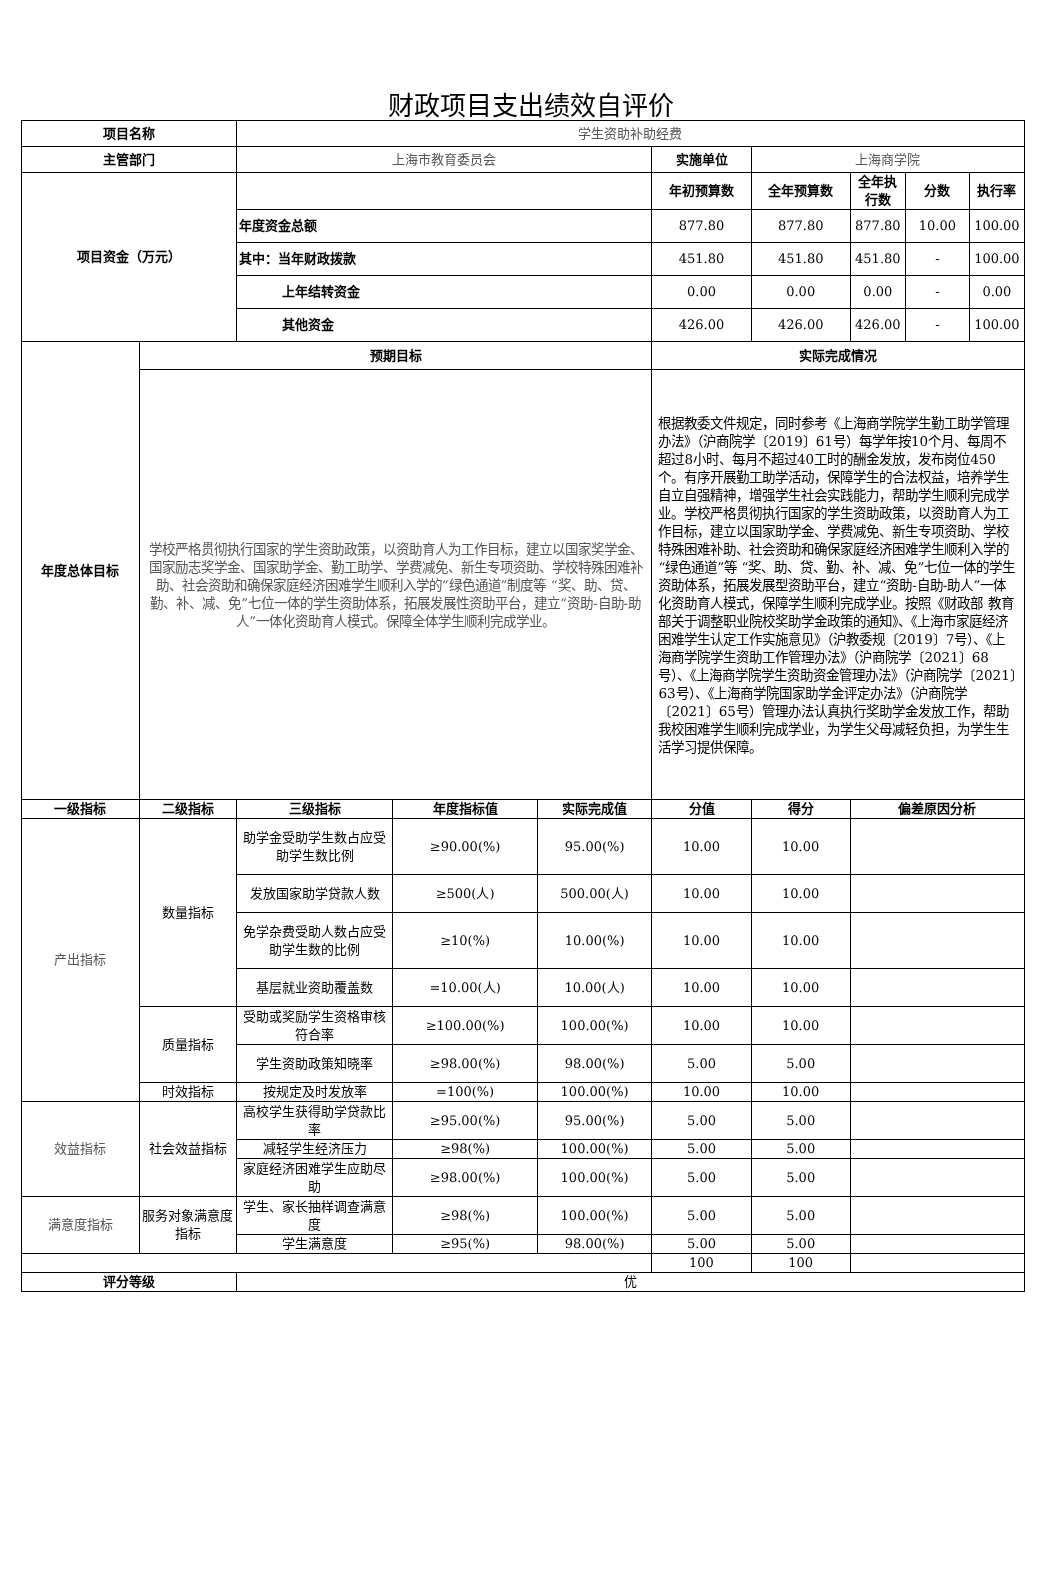财政项目支出绩效自评价
| 项目名称 | | 学生资助补助经费 | | | | | | | |
| 主管部门 | | 上海市教育委员会 | | | 实施单位 | 上海商学院 | | | |
| 项目资金（万元） | | | | | 年初预算数 | 全年预算数 | 全年执行数 | 分数 | 执行率 |
| | | 年度资金总额 | | | 877.80 | 877.80 | 877.80 | 10.00 | 100.00 |
| | | 其中：当年财政拨款 | | | 451.80 | 451.80 | 451.80 | - | 100.00 |
| | | 上年结转资金 | | | 0.00 | 0.00 | 0.00 | - | 0.00 |
| | | 其他资金 | | | 426.00 | 426.00 | 426.00 | - | 100.00 |
| 年度总体目标 | 预期目标 | | | | 实际完成情况 | | | | |
| | 学校严格贯彻执行国家的学生资助政策，以资助育人为工作目标，建立以国家奖学金、国家励志奖学金、国家助学金、勤工助学、学费减免、新生专项资助、学校特殊困难补助、社会资助和确保家庭经济困难学生顺利入学的“绿色通道”制度等 “奖、助、贷、勤、补、减、免”七位一体的学生资助体系，拓展发展性资助平台，建立“资助-自助-助人”一体化资助育人模式。保障全体学生顺利完成学业。 | | | | 根据教委文件规定，同时参考《上海商学院学生勤工助学管理办法》（沪商院学〔2019〕61号）每学年按10个月、每周不超过8小时、每月不超过40工时的酬金发放，发布岗位450个。有序开展勤工助学活动，保障学生的合法权益，培养学生自立自强精神，增强学生社会实践能力，帮助学生顺利完成学业。学校严格贯彻执行国家的学生资助政策，以资助育人为工作目标，建立以国家助学金、学费减免、新生专项资助、学校特殊困难补助、社会资助和确保家庭经济困难学生顺利入学的“绿色通道”等 “奖、助、贷、勤、补、减、免”七位一体的学生资助体系，拓展发展型资助平台，建立“资助-自助-助人”一体化资助育人模式，保障学生顺利完成学业。按照《财政部 教育部关于调整职业院校奖助学金政策的通知》、《上海市家庭经济困难学生认定工作实施意见》（沪教委规〔2019〕7号）、《上海商学院学生资助工作管理办法》（沪商院学〔2021〕68号）、《上海商学院学生资助资金管理办法》（沪商院学〔2021〕63号）、《上海商学院国家助学金评定办法》（沪商院学〔2021〕65号）管理办法认真执行奖助学金发放工作，帮助我校困难学生顺利完成学业，为学生父母减轻负担，为学生生活学习提供保障。 | | | | |
| 一级指标 | 二级指标 | 三级指标 | 年度指标值 | 实际完成值 | 分值 | 得分 | 偏差原因分析 | | |
| 产出指标 | 数量指标 | 助学金受助学生数占应受助学生数比例 | ≥90.00(%) | 95.00(%) | 10.00 | 10.00 | | | |
| | | 发放国家助学贷款人数 | ≥500(人) | 500.00(人) | 10.00 | 10.00 | | | |
| | | 免学杂费受助人数占应受助学生数的比例 | ≥10(%) | 10.00(%) | 10.00 | 10.00 | | | |
| | | 基层就业资助覆盖数 | =10.00(人) | 10.00(人) | 10.00 | 10.00 | | | |
| | 质量指标 | 受助或奖励学生资格审核符合率 | ≥100.00(%) | 100.00(%) | 10.00 | 10.00 | | | |
| | | 学生资助政策知晓率 | ≥98.00(%) | 98.00(%) | 5.00 | 5.00 | | | |
| | 时效指标 | 按规定及时发放率 | =100(%) | 100.00(%) | 10.00 | 10.00 | | | |
| 效益指标 | 社会效益指标 | 高校学生获得助学贷款比率 | ≥95.00(%) | 95.00(%) | 5.00 | 5.00 | | | |
| | | 减轻学生经济压力 | ≥98(%) | 100.00(%) | 5.00 | 5.00 | | | |
| | | 家庭经济困难学生应助尽助 | ≥98.00(%) | 100.00(%) | 5.00 | 5.00 | | | |
| 满意度指标 | 服务对象满意度指标 | 学生、家长抽样调查满意度 | ≥98(%) | 100.00(%) | 5.00 | 5.00 | | | |
| | | 学生满意度 | ≥95(%) | 98.00(%) | 5.00 | 5.00 | | | |
| | | | | | 100 | 100 | | | |
| 评分等级 | | 优 | | | | | | | |